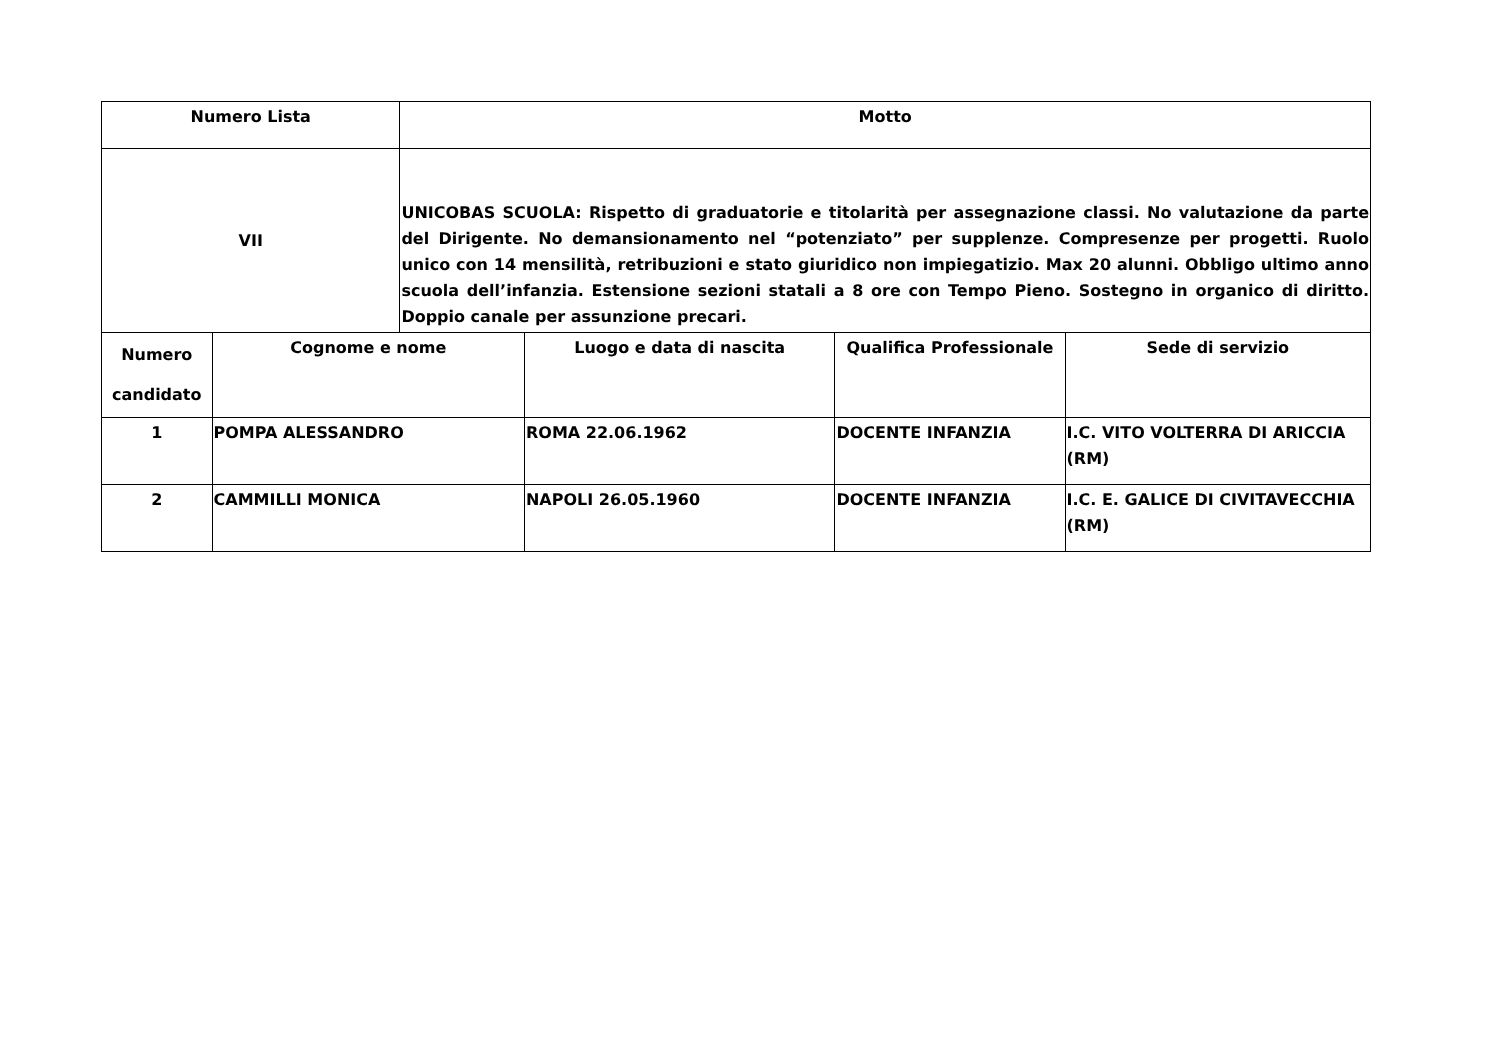| Numero Lista | | Motto | | | |
| --- | --- | --- | --- | --- | --- |
| VII | | UNICOBAS SCUOLA: Rispetto di graduatorie e titolarità per assegnazione classi. No valutazione da parte del Dirigente. No demansionamento nel “potenziato” per supplenze. Compresenze per progetti. Ruolo unico con 14 mensilità, retribuzioni e stato giuridico non impiegatizio. Max 20 alunni. Obbligo ultimo anno scuola dell’infanzia. Estensione sezioni statali a 8 ore con Tempo Pieno. Sostegno in organico di diritto. Doppio canale per assunzione precari. | | | |
| Numero candidato | Cognome e nome | | Luogo e data di nascita | Qualifica Professionale | Sede di servizio |
| 1 | POMPA ALESSANDRO | | ROMA 22.06.1962 | DOCENTE INFANZIA | I.C. VITO VOLTERRA DI ARICCIA (RM) |
| 2 | CAMMILLI MONICA | | NAPOLI 26.05.1960 | DOCENTE INFANZIA | I.C. E. GALICE DI CIVITAVECCHIA (RM) |